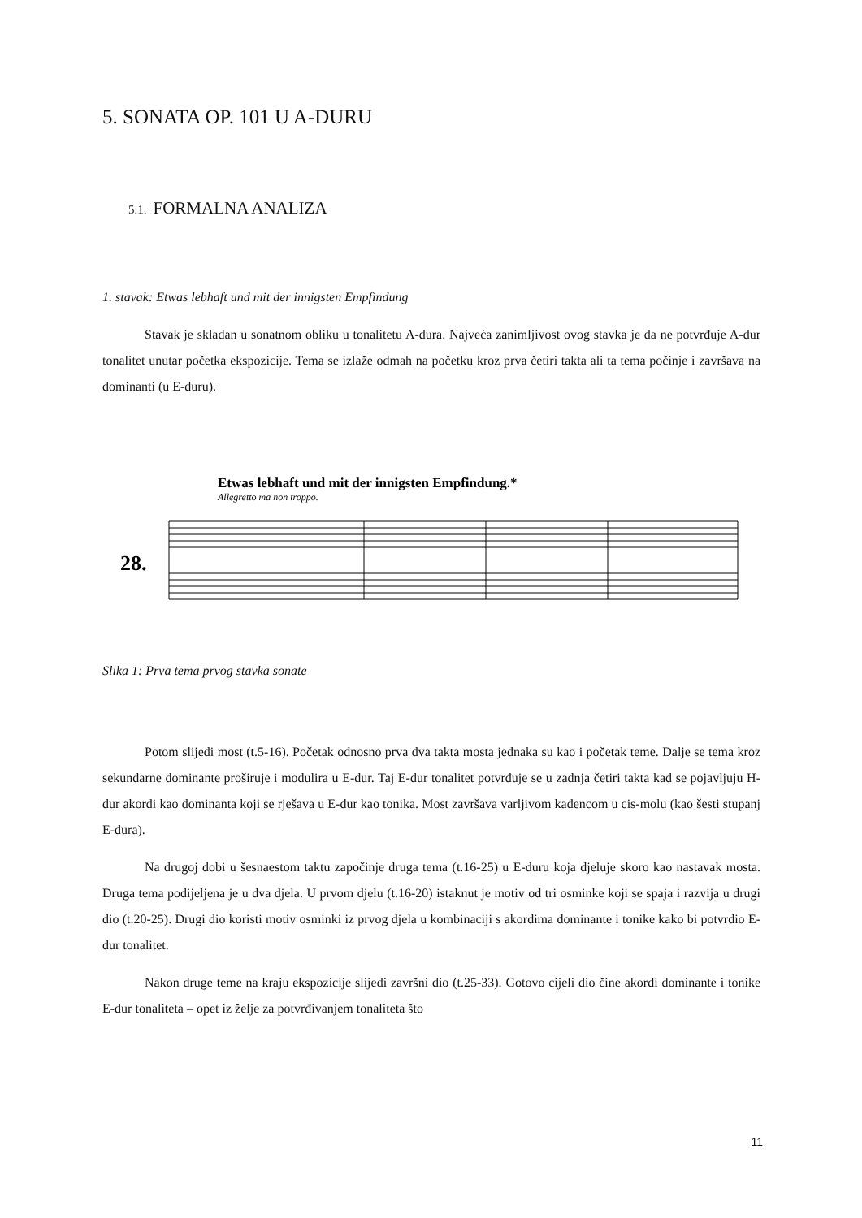5. SONATA OP. 101 U A-DURU
5.1. FORMALNA ANALIZA
1. stavak: Etwas lebhaft und mit der innigsten Empfindung
Stavak je skladan u sonatnom obliku u tonalitetu A-dura. Najveća zanimljivost ovog stavka je da ne potvrđuje A-dur tonalitet unutar početka ekspozicije. Tema se izlaže odmah na početku kroz prva četiri takta ali ta tema počinje i završava na dominanti (u E-duru).
Etwas lebhaft und mit der innigsten Empfindung.*
Allegretto ma non troppo.
28.
Slika 1: Prva tema prvog stavka sonate
Potom slijedi most (t.5-16). Početak odnosno prva dva takta mosta jednaka su kao i početak teme. Dalje se tema kroz sekundarne dominante proširuje i modulira u E-dur. Taj E-dur tonalitet potvrđuje se u zadnja četiri takta kad se pojavljuju H-dur akordi kao dominanta koji se rješava u E-dur kao tonika. Most završava varljivom kadencom u cis-molu (kao šesti stupanj E-dura).
Na drugoj dobi u šesnaestom taktu započinje druga tema (t.16-25) u E-duru koja djeluje skoro kao nastavak mosta. Druga tema podijeljena je u dva djela. U prvom djelu (t.16-20) istaknut je motiv od tri osminke koji se spaja i razvija u drugi dio (t.20-25). Drugi dio koristi motiv osminki iz prvog djela u kombinaciji s akordima dominante i tonike kako bi potvrdio E-dur tonalitet.
Nakon druge teme na kraju ekspozicije slijedi završni dio (t.25-33). Gotovo cijeli dio čine akordi dominante i tonike E-dur tonaliteta – opet iz želje za potvrđivanjem tonaliteta što
11